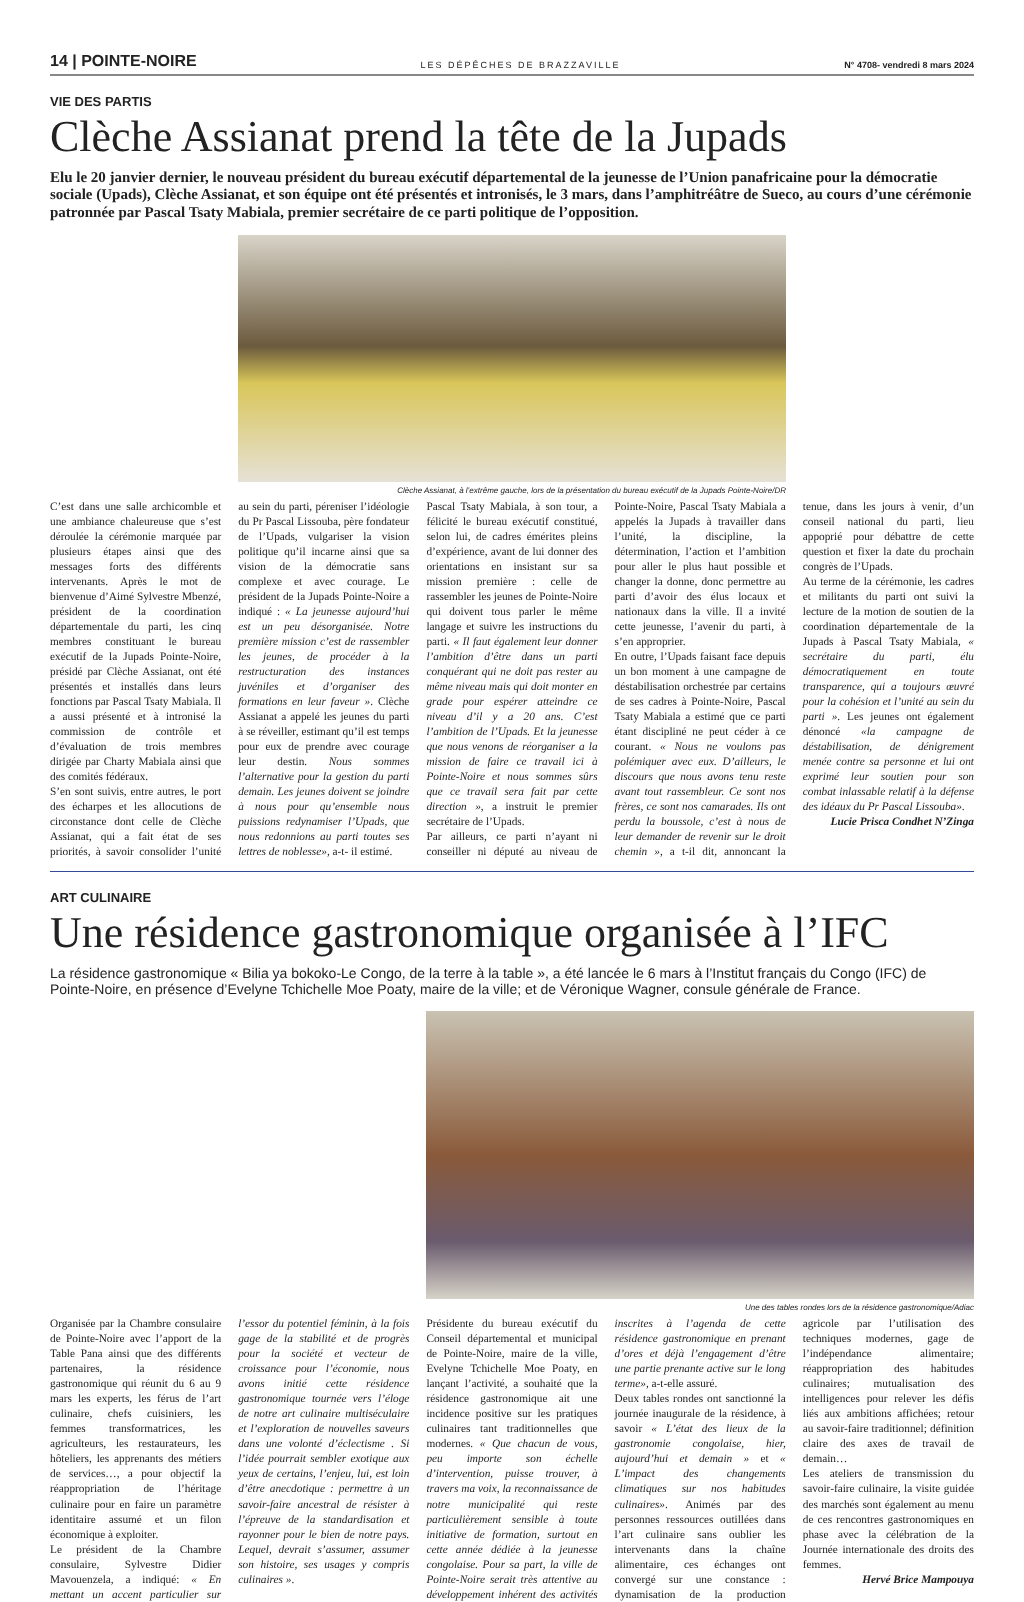14 | POINTE-NOIRE LES DÉPÊCHES DE BRAZZAVILLE N° 4708- vendredi 8 mars 2024
VIE DES PARTIS
Clèche Assianat prend la tête de la Jupads
Elu le 20 janvier dernier, le nouveau président du bureau exécutif départemental de la jeunesse de l’Union panafricaine pour la démocratie sociale (Upads), Clèche Assianat, et son équipe ont été présentés et intronisés, le 3 mars, dans l’amphitréâtre de Sueco, au cours d’une cérémonie patronnée par Pascal Tsaty Mabiala, premier secrétaire de ce parti politique de l’opposition.
Clèche Assianat, à l’extrême gauche, lors de la présentation du bureau exécutif de la Jupads Pointe-Noire/DR
C’est dans une salle archicomble et une ambiance chaleureuse que s’est déroulée la cérémonie marquée par plusieurs étapes ainsi que des messages forts des différents intervenants. Après le mot de bienvenue d’Aimé Sylvestre Mbenzé, président de la coordination départementale du parti, les cinq membres constituant le bureau exécutif de la Jupads Pointe-Noire, présidé par Clèche Assianat, ont été présentés et installés dans leurs fonctions par Pascal Tsaty Mabiala. Il a aussi présenté et à intronisé la commission de contrôle et d’évaluation de trois membres dirigée par Charty Mabiala ainsi que des comités fédéraux.
S’en sont suivis, entre autres, le port des écharpes et les allocutions de circonstance dont celle de Clèche Assianat, qui a fait état de ses priorités, à savoir consolider l’unité au sein du parti, péreniser l’idéologie du Pr Pascal Lissouba, père fondateur de l’Upads, vulgariser la vision politique qu’il incarne ainsi que sa vision de la démocratie sans complexe et avec courage. Le président de la Jupads Pointe-Noire a indiqué : « La jeunesse aujourd’hui est un peu désorganisée. Notre première mission c’est de rassembler les jeunes, de procéder à la restructuration des instances juvéniles et d’organiser des formations en leur faveur ». Clèche Assianat a appelé les jeunes du parti à se réveiller, estimant qu’il est temps pour eux de prendre avec courage leur destin. Nous sommes l’alternative pour la gestion du parti demain. Les jeunes doivent se joindre à nous pour qu’ensemble nous puissions redynamiser l’Upads, que nous redonnions au parti toutes ses lettres de noblesse», a-t- il estimé.
Pascal Tsaty Mabiala, à son tour, a félicité le bureau exécutif constitué, selon lui, de cadres émérites pleins d’expérience, avant de lui donner des orientations en insistant sur sa mission première : celle de rassembler les jeunes de Pointe-Noire qui doivent tous parler le même langage et suivre les instructions du parti. « Il faut également leur donner l’ambition d’être dans un parti conquérant qui ne doit pas rester au même niveau mais qui doit monter en grade pour espérer atteindre ce niveau d’il y a 20 ans. C’est l’ambition de l’Upads. Et la jeunesse que nous venons de réorganiser a la mission de faire ce travail ici à Pointe-Noire et nous sommes sûrs que ce travail sera fait par cette direction », a instruit le premier secrétaire de l’Upads.
Par ailleurs, ce parti n’ayant ni conseiller ni député au niveau de Pointe-Noire, Pascal Tsaty Mabiala a appelés la Jupads à travailler dans l’unité, la discipline, la détermination, l’action et l’ambition pour aller le plus haut possible et changer la donne, donc permettre au parti d’avoir des élus locaux et nationaux dans la ville. Il a invité cette jeunesse, l’avenir du parti, à s’en approprier.
En outre, l’Upads faisant face depuis un bon moment à une campagne de déstabilisation orchestrée par certains de ses cadres à Pointe-Noire, Pascal Tsaty Mabiala a estimé que ce parti étant discipliné ne peut céder à ce courant. « Nous ne voulons pas polémiquer avec eux. D’ailleurs, le discours que nous avons tenu reste avant tout rassembleur. Ce sont nos frères, ce sont nos camarades. Ils ont perdu la boussole, c’est à nous de leur demander de revenir sur le droit chemin », a t-il dit, annoncant la tenue, dans les jours à venir, d’un conseil national du parti, lieu appoprié pour débattre de cette question et fixer la date du prochain congrès de l’Upads.
Au terme de la cérémonie, les cadres et militants du parti ont suivi la lecture de la motion de soutien de la coordination départementale de la Jupads à Pascal Tsaty Mabiala, « secrétaire du parti, élu démocratiquement en toute transparence, qui a toujours œuvré pour la cohésion et l’unité au sein du parti ». Les jeunes ont également dénoncé «la campagne de déstabilisation, de dénigrement menée contre sa personne et lui ont exprimé leur soutien pour son combat inlassable relatif à la défense des idéaux du Pr Pascal Lissouba».
Lucie Prisca Condhet N’Zinga
ART CULINAIRE
Une résidence gastronomique organisée à l’IFC
La résidence gastronomique « Bilia ya bokoko-Le Congo, de la terre à la table », a été lancée le 6 mars à l’Institut français du Congo (IFC) de Pointe-Noire, en présence d’Evelyne Tchichelle Moe Poaty, maire de la ville; et de Véronique Wagner, consule générale de France.
Une des tables rondes lors de la résidence gastronomique/Adiac
Organisée par la Chambre consulaire de Pointe-Noire avec l’apport de la Table Pana ainsi que des différents partenaires, la résidence gastronomique qui réunit du 6 au 9 mars les experts, les férus de l’art culinaire, chefs cuisiniers, les femmes transformatrices, les agriculteurs, les restaurateurs, les hôteliers, les apprenants des métiers de services…, a pour objectif la réappropriation de l’héritage culinaire pour en faire un paramètre identitaire assumé et un filon économique à exploiter.
Le président de la Chambre consulaire, Sylvestre Didier Mavouenzela, a indiqué: « En mettant un accent particulier sur l’essor du potentiel féminin, à la fois gage de la stabilité et de progrès pour la société et vecteur de croissance pour l’économie, nous avons initié cette résidence gastronomique tournée vers l’éloge de notre art culinaire multiséculaire et l’exploration de nouvelles saveurs dans une volonté d’éclectisme . Si l’idée pourrait sembler exotique aux yeux de certains, l’enjeu, lui, est loin d’être anecdotique : permettre à un savoir-faire ancestral de résister à l’épreuve de la standardisation et rayonner pour le bien de notre pays. Lequel, devrait s’assumer, assumer son histoire, ses usages y compris culinaires ».
Présidente du bureau exécutif du Conseil départemental et municipal de Pointe-Noire, maire de la ville, Evelyne Tchichelle Moe Poaty, en lançant l’activité, a souhaité que la résidence gastronomique ait une incidence positive sur les pratiques culinaires tant traditionnelles que modernes. « Que chacun de vous, peu importe son échelle d’intervention, puisse trouver, à travers ma voix, la reconnaissance de notre municipalité qui reste particulièrement sensible à toute initiative de formation, surtout en cette année dédiée à la jeunesse congolaise. Pour sa part, la ville de Pointe-Noire serait très attentive au développement inhérent des activités inscrites à l’agenda de cette résidence gastronomique en prenant d’ores et déjà l’engagement d’être une partie prenante active sur le long terme», a-t-elle assuré.
Deux tables rondes ont sanctionné la journée inaugurale de la résidence, à savoir « L’état des lieux de la gastronomie congolaise, hier, aujourd’hui et demain » et « L’impact des changements climatiques sur nos habitudes culinaires». Animés par des personnes ressources outillées dans l’art culinaire sans oublier les intervenants dans la chaîne alimentaire, ces échanges ont convergé sur une constance : dynamisation de la production agricole par l’utilisation des techniques modernes, gage de l’indépendance alimentaire; réappropriation des habitudes culinaires; mutualisation des intelligences pour relever les défis liés aux ambitions affichées; retour au savoir-faire traditionnel; définition claire des axes de travail de demain…
Les ateliers de transmission du savoir-faire culinaire, la visite guidée des marchés sont également au menu de ces rencontres gastronomiques en phase avec la célébration de la Journée internationale des droits des femmes.
Hervé Brice Mampouya